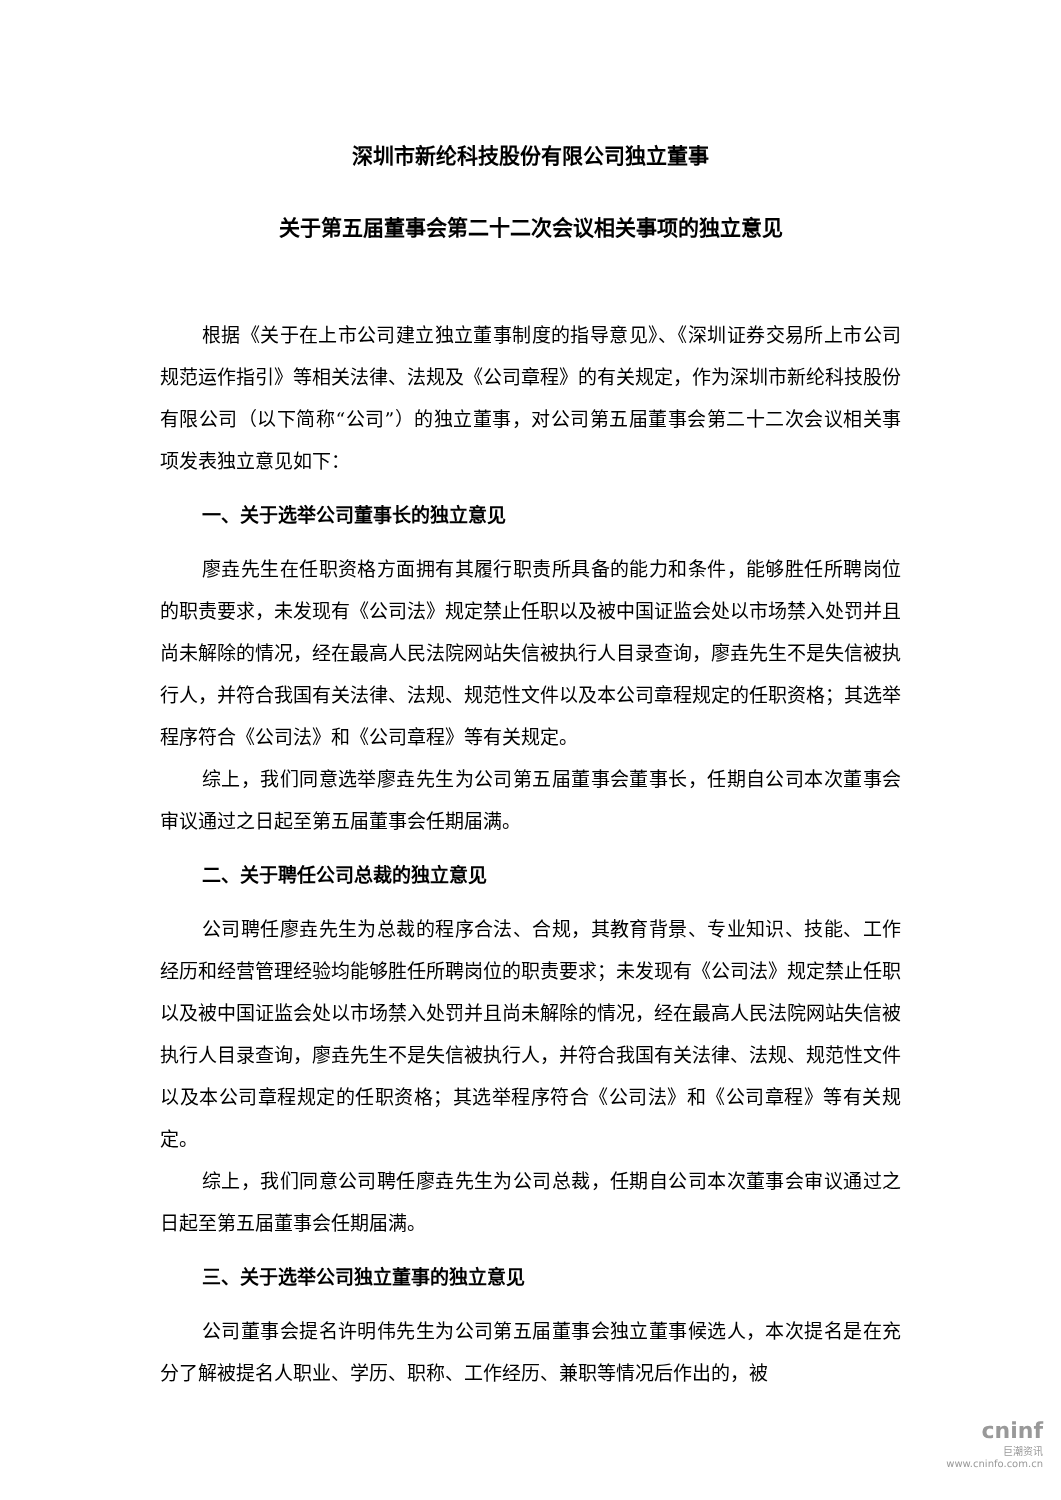深圳市新纶科技股份有限公司独立董事
关于第五届董事会第二十二次会议相关事项的独立意见
根据《关于在上市公司建立独立董事制度的指导意见》、《深圳证券交易所上市公司规范运作指引》等相关法律、法规及《公司章程》的有关规定，作为深圳市新纶科技股份有限公司（以下简称“公司”）的独立董事，对公司第五届董事会第二十二次会议相关事项发表独立意见如下：
一、关于选举公司董事长的独立意见
廖垚先生在任职资格方面拥有其履行职责所具备的能力和条件，能够胜任所聘岗位的职责要求，未发现有《公司法》规定禁止任职以及被中国证监会处以市场禁入处罚并且尚未解除的情况，经在最高人民法院网站失信被执行人目录查询，廖垚先生不是失信被执行人，并符合我国有关法律、法规、规范性文件以及本公司章程规定的任职资格；其选举程序符合《公司法》和《公司章程》等有关规定。
综上，我们同意选举廖垚先生为公司第五届董事会董事长，任期自公司本次董事会审议通过之日起至第五届董事会任期届满。
二、关于聘任公司总裁的独立意见
公司聘任廖垚先生为总裁的程序合法、合规，其教育背景、专业知识、技能、工作经历和经营管理经验均能够胜任所聘岗位的职责要求；未发现有《公司法》规定禁止任职以及被中国证监会处以市场禁入处罚并且尚未解除的情况，经在最高人民法院网站失信被执行人目录查询，廖垚先生不是失信被执行人，并符合我国有关法律、法规、规范性文件以及本公司章程规定的任职资格；其选举程序符合《公司法》和《公司章程》等有关规定。
综上，我们同意公司聘任廖垚先生为公司总裁，任期自公司本次董事会审议通过之日起至第五届董事会任期届满。
三、关于选举公司独立董事的独立意见
公司董事会提名许明伟先生为公司第五届董事会独立董事候选人，本次提名是在充分了解被提名人职业、学历、职称、工作经历、兼职等情况后作出的，被
cninf
巨潮资讯
www.cninfo.com.cn